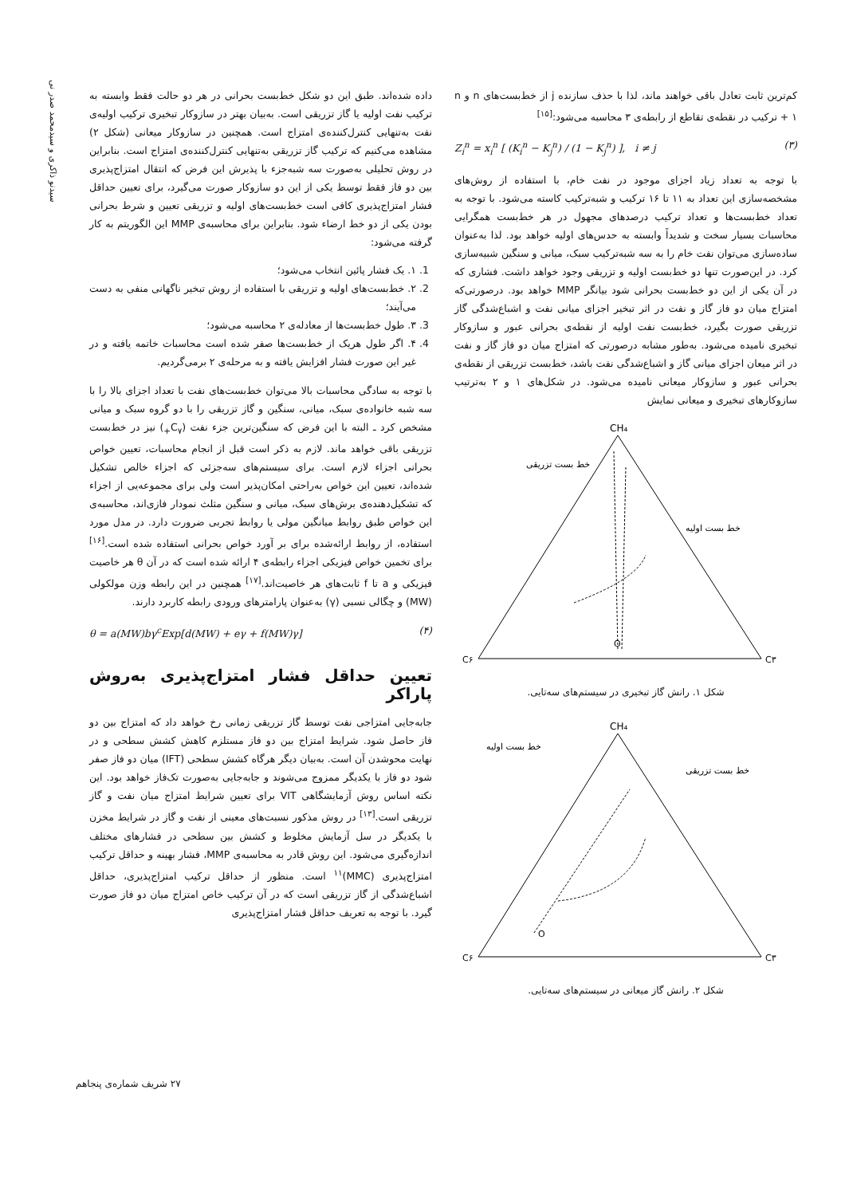سیدنو ذاکری و سیدمحمد صدر نی
کم‌ترین ثابت تعادل باقی خواهند ماند، لذا با حذف سازنده j از خط‌بست‌های n و n + ۱ ترکیب در نقطه‌ی تقاطع از رابطه‌ی ۳ محاسبه می‌شود:<sup>[۱۵]</sup>
Z<sub>i</sub><sup>n</sup> = x<sub>i</sub><sup>n</sup> [ (K<sub>i</sub><sup>n</sup> − K<sub>j</sub><sup>n</sup>) / (1 − K<sub>j</sub><sup>n</sup>) ], i ≠ j (۳)
با توجه به تعداد زیاد اجزای موجود در نفت خام، با استفاده از روش‌های مشخصه‌سازی این تعداد به ۱۱ تا ۱۶ ترکیب و شبه‌ترکیب کاسته می‌شود. با توجه به تعداد خط‌بست‌ها و تعداد ترکیب درصدهای مجهول در هر خط‌بست همگرایی محاسبات بسیار سخت و شدیداً وابسته به حدس‌های اولیه خواهد بود. لذا به‌عنوان ساده‌سازی می‌توان نفت خام را به سه شبه‌ترکیب سبک، میانی و سنگین شبیه‌سازی کرد. در این‌صورت تنها دو خط‌بست اولیه و تزریقی وجود خواهد داشت. فشاری که در آن یکی از این دو خط‌بست بحرانی شود بیانگر MMP خواهد بود. درصورتی‌که امتزاج میان دو فاز گاز و نفت در اثر تبخیر اجزای میانی نفت و اشباع‌شدگی گاز تزریقی صورت بگیرد، خط‌بست نفت اولیه از نقطه‌ی بحرانی عبور و سازوکار تبخیری نامیده می‌شود. به‌طور مشابه درصورتی که امتزاج میان دو فاز گاز و نفت در اثر میعان اجزای میانی گاز و اشباع‌شدگی نفت باشد، خط‌بست تزریقی از نقطه‌ی بحرانی عبور و سازوکار میعانی نامیده می‌شود. در شکل‌های ۱ و ۲ به‌ترتیب سازوکارهای تبخیری و میعانی نمایش
CH₄
C۶
C۳
خط بست تزریقی
خط بست اولیه
O
شکل ۱. رانش گاز تبخیری در سیستم‌های سه‌تایی.
CH₄
C۶
C۳
خط بست اولیه
خط بست تزریقی
O
شکل ۲. رانش گاز میعانی در سیستم‌های سه‌تایی.
داده شده‌اند. طبق این دو شکل خط‌بست بحرانی در هر دو حالت فقط وابسته به ترکیب نفت اولیه یا گاز تزریقی است. به‌بیان بهتر در سازوکار تبخیری ترکیب اولیه‌ی نفت به‌تنهایی کنترل‌کننده‌ی امتزاج است. همچنین در سازوکار میعانی (شکل ۲) مشاهده می‌کنیم که ترکیب گاز تزریقی به‌تنهایی کنترل‌کننده‌ی امتزاج است. بنابراین در روش تحلیلی به‌صورت سه شبه‌جزء با پذیرش این فرض که انتقال امتزاج‌پذیری بین دو فاز فقط توسط یکی از این دو سازوکار صورت می‌گیرد، برای تعیین حداقل فشار امتزاج‌پذیری کافی است خط‌بست‌های اولیه و تزریقی تعیین و شرط بحرانی بودن یکی از دو خط ارضاء شود. بنابراین برای محاسبه‌ی MMP این الگوریتم به کار گرفته می‌شود:
1. ۱. یک فشار پائین انتخاب می‌شود؛
2. ۲. خط‌بست‌های اولیه و تزریقی با استفاده از روش تبخیر ناگهانی منفی به دست می‌آیند؛
3. ۳. طول خط‌بست‌ها از معادله‌ی ۲ محاسبه می‌شود؛
4. ۴. اگر طول هریک از خط‌بست‌ها صفر شده است محاسبات خاتمه یافته و در غیر این صورت فشار افزایش یافته و به مرحله‌ی ۲ برمی‌گردیم.
با توجه به سادگی محاسبات بالا می‌توان خط‌بست‌های نفت با تعداد اجزای بالا را با سه شبه خانواده‌ی سبک، میانی، سنگین و گاز تزریقی را با دو گروه سبک و میانی مشخص کرد ـ البته با این فرض که سنگین‌ترین جزء نفت (C<sub>۷+</sub>) نیز در خط‌بست تزریقی باقی خواهد ماند. لازم به ذکر است قبل از انجام محاسبات، تعیین خواص بحرانی اجزاء لازم است. برای سیستم‌های سه‌جزئی که اجزاء خالص تشکیل شده‌اند، تعیین این خواص به‌راحتی امکان‌پذیر است ولی برای مجموعه‌یی از اجزاء که تشکیل‌دهنده‌ی برش‌های سبک، میانی و سنگین مثلث نمودار فازی‌اند، محاسبه‌ی این خواص طبق روابط میانگین مولی یا روابط تجربی ضرورت دارد. در مدل مورد استفاده، از روابط ارائه‌شده برای بر آورد خواص بحرانی استفاده شده است.<sup>[۱۶]</sup> برای تخمین خواص فیزیکی اجزاء رابطه‌ی ۴ ارائه شده است که در آن θ هر خاصیت فیزیکی و a تا f ثابت‌های هر خاصیت‌اند.<sup>[۱۷]</sup> همچنین در این رابطه وزن مولکولی (MW) و چگالی نسبی (γ) به‌عنوان پارامترهای ورودی رابطه کاربرد دارند.
θ = a(MW)bγ<sup>c</sup>Exp[d(MW) + eγ + f(MW)γ] (۴)
تعیین حداقل فشار امتزاج‌پذیری به‌روش پاراکر
جابه‌جایی امتزاجی نفت توسط گاز تزریقی زمانی رخ خواهد داد که امتزاج بین دو فاز حاصل شود. شرایط امتزاج بین دو فاز مستلزم کاهش کشش سطحی و در نهایت محوشدن آن است. به‌بیان دیگر هرگاه کشش سطحی (IFT) میان دو فاز صفر شود دو فاز با یکدیگر ممزوج می‌شوند و جابه‌جایی به‌صورت تک‌فاز خواهد بود. این نکته اساس روش آزمایشگاهی VIT برای تعیین شرایط امتزاج میان نفت و گاز تزریقی است.<sup>[۱۳]</sup> در روش مذکور نسبت‌های معینی از نفت و گاز در شرایط مخزن با یکدیگر در سل آزمایش مخلوط و کشش بین سطحی در فشارهای مختلف اندازه‌گیری می‌شود. این روش قادر به محاسبه‌ی MMP، فشار بهینه و حداقل ترکیب امتزاج‌پذیری (MMC)<sup>۱۱</sup> است. منظور از حداقل ترکیب امتزاج‌پذیری، حداقل اشباع‌شدگی از گاز تزریقی است که در آن ترکیب خاص امتزاج میان دو فاز صورت گیرد. با توجه به تعریف حداقل فشار امتزاج‌پذیری
۲۷ شریف شماره‌ی پنجاهم